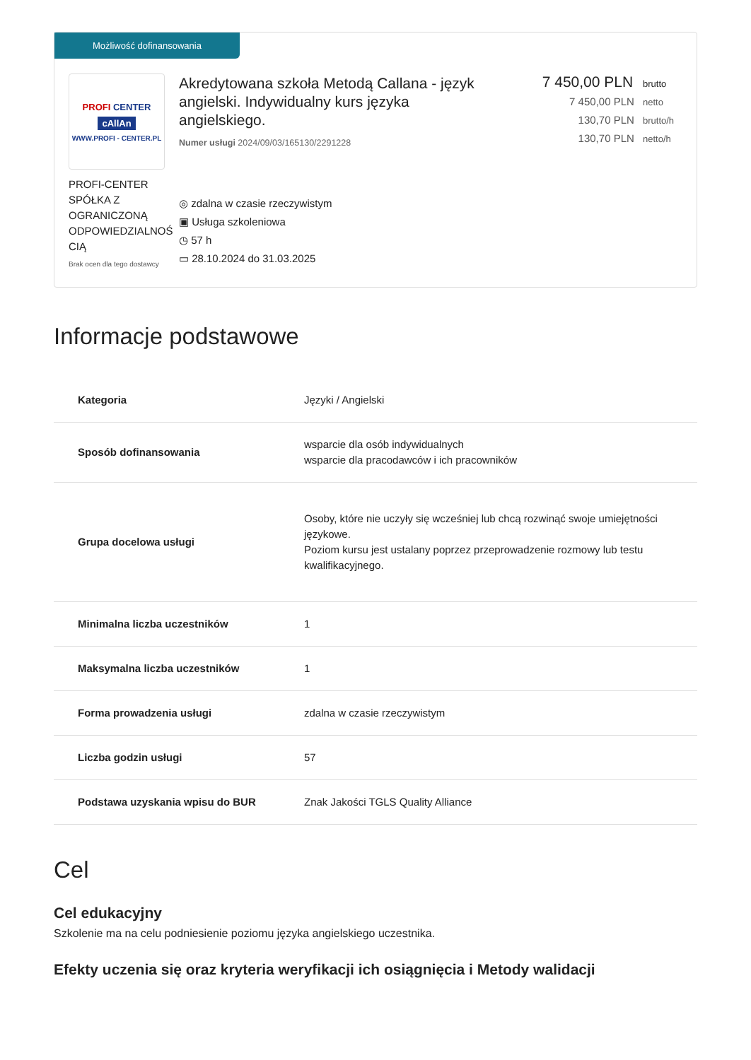Możliwość dofinansowania
PROFI CENTER
cAllAn
WWW.PROFI - CENTER.PL
PROFI-CENTER SPÓŁKA Z OGRANICZONĄ ODPOWIEDZIALNOŚ CIĄ
Brak ocen dla tego dostawcy
Akredytowana szkoła Metodą Callana - język angielski. Indywidualny kurs języka angielskiego.
Numer usługi 2024/09/03/165130/2291228
◎ zdalna w czasie rzeczywistym
▣ Usługa szkoleniowa
◷ 57 h
▭ 28.10.2024 do 31.03.2025
7 450,00 PLN brutto
7 450,00 PLN netto
130,70 PLN brutto/h
130,70 PLN netto/h
Informacje podstawowe
| Kategoria | Języki / Angielski |
| Sposób dofinansowania | wsparcie dla osób indywidualnych wsparcie dla pracodawców i ich pracowników |
| Grupa docelowa usługi | Osoby, które nie uczyły się wcześniej lub chcą rozwinąć swoje umiejętności językowe. Poziom kursu jest ustalany poprzez przeprowadzenie rozmowy lub testu kwalifikacyjnego. |
| Minimalna liczba uczestników | 1 |
| Maksymalna liczba uczestników | 1 |
| Forma prowadzenia usługi | zdalna w czasie rzeczywistym |
| Liczba godzin usługi | 57 |
| Podstawa uzyskania wpisu do BUR | Znak Jakości TGLS Quality Alliance |
Cel
Cel edukacyjny
Szkolenie ma na celu podniesienie poziomu języka angielskiego uczestnika.
Efekty uczenia się oraz kryteria weryfikacji ich osiągnięcia i Metody walidacji